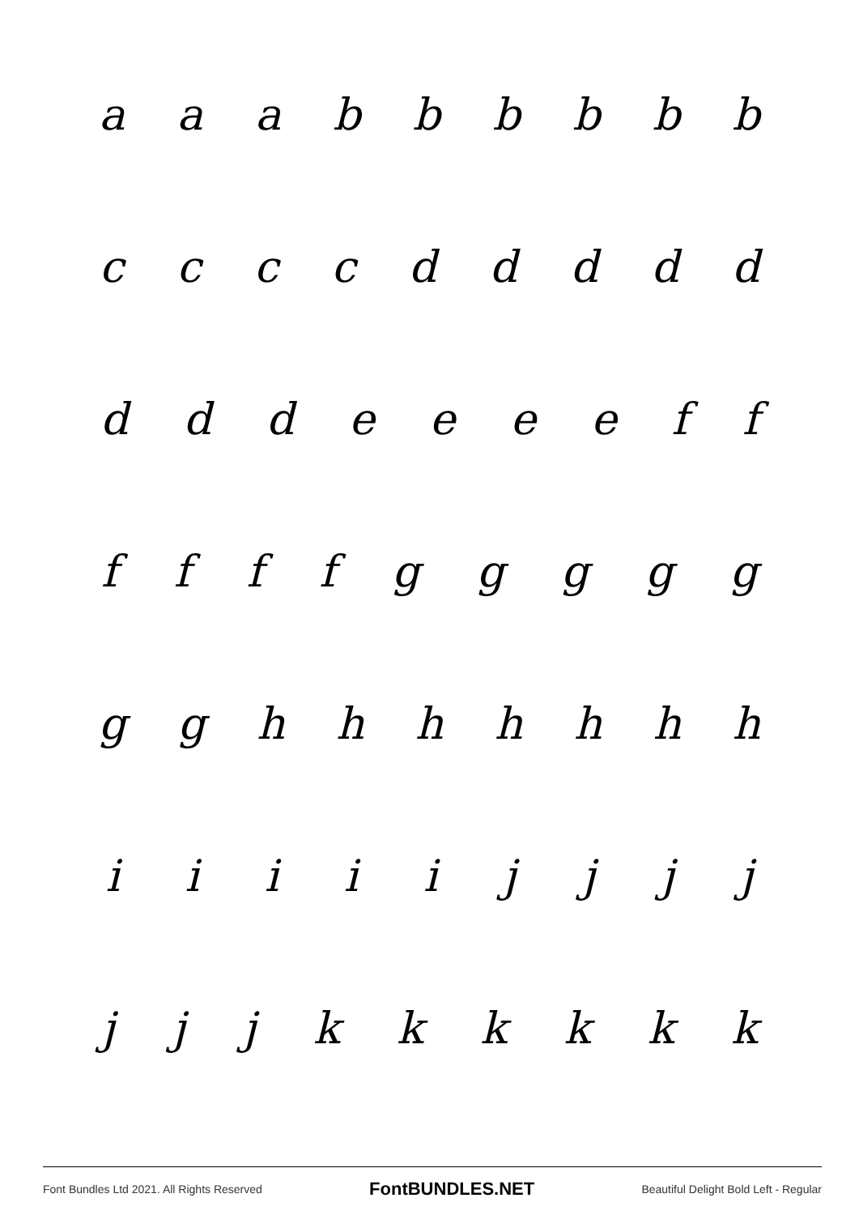aaabbbbbb
ccccddddd
dddeeeeff
ffffggggg
gghhhhhhh
iiiiijjjj
jjjkkkkkk
Font Bundles Ltd 2021. All Rights Reserved FontBUNDLES.NET Beautiful Delight Bold Left - Regular